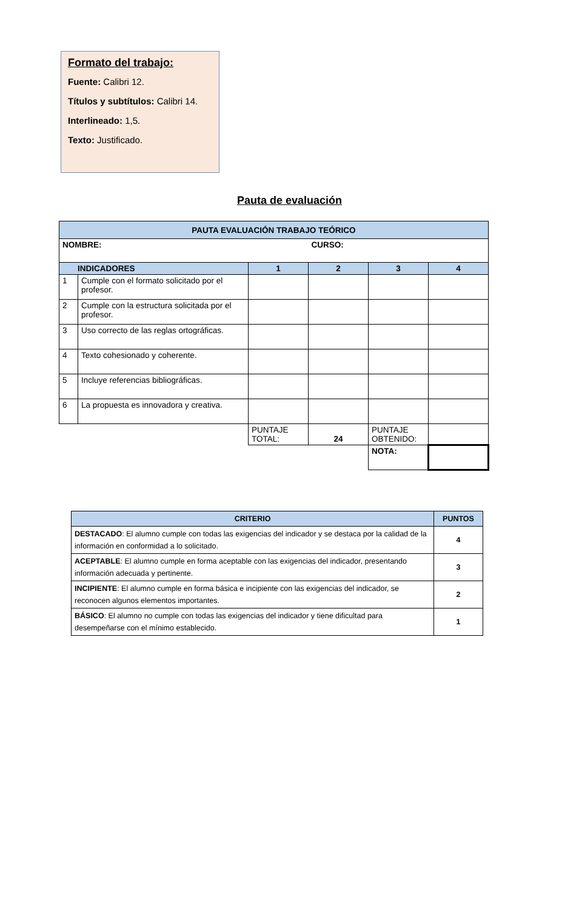Formato del trabajo:
Fuente: Calibri 12.
Títulos y subtítulos: Calibri 14.
Interlineado: 1,5.
Texto: Justificado.
Pauta de evaluación
| PAUTA EVALUACIÓN TRABAJO TEÓRICO | | | | | |
| --- | --- | --- | --- | --- | --- |
| NOMBRE: | | | CURSO: | | |
| INDICADORES | | 1 | 2 | 3 | 4 |
| 1 | Cumple con el formato solicitado por el profesor. | | | | |
| 2 | Cumple con la estructura solicitada por el profesor. | | | | |
| 3 | Uso correcto de las reglas ortográficas. | | | | |
| 4 | Texto cohesionado y coherente. | | | | |
| 5 | Incluye referencias bibliográficas. | | | | |
| 6 | La propuesta es innovadora y creativa. | | | | |
| | | PUNTAJE TOTAL: | 24 | PUNTAJE OBTENIDO: | |
| | | | | NOTA: | |
| CRITERIO | PUNTOS |
| DESTACADO : El alumno cumple con todas las exigencias del indicador y se destaca por la calidad de la información en conformidad a lo solicitado. | 4 |
| ACEPTABLE : El alumno cumple en forma aceptable con las exigencias del indicador, presentando información adecuada y pertinente. | 3 |
| INCIPIENTE : El alumno cumple en forma básica e incipiente con las exigencias del indicador, se reconocen algunos elementos importantes. | 2 |
| BÁSICO : El alumno no cumple con todas las exigencias del indicador y tiene dificultad para desempeñarse con el mínimo establecido. | 1 |